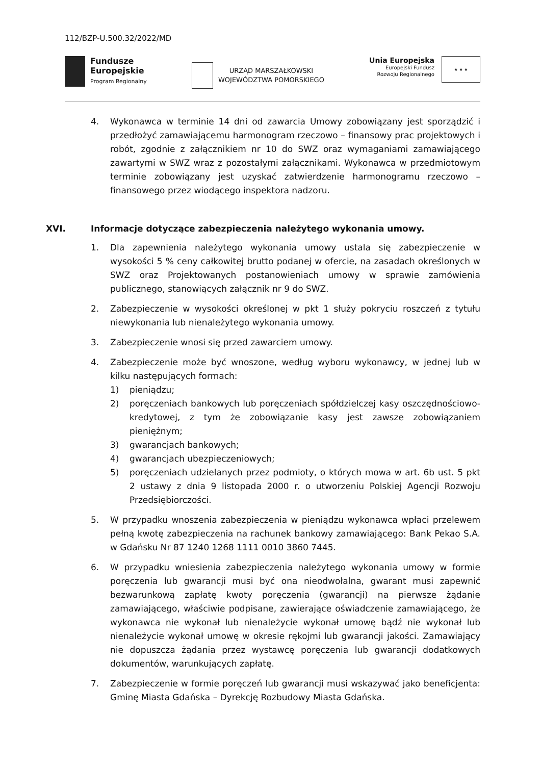112/BZP-U.500.32/2022/MD
Fundusze
Europejskie
Program Regionalny
URZĄD MARSZAŁKOWSKI
WOJEWÓDZTWA POMORSKIEGO
Unia Europejska
Europejski Fundusz
Rozwoju Regionalnego
★ ★ ★
4. Wykonawca w terminie 14 dni od zawarcia Umowy zobowiązany jest sporządzić i przedłożyć zamawiającemu harmonogram rzeczowo – finansowy prac projektowych i robót, zgodnie z załącznikiem nr 10 do SWZ oraz wymaganiami zamawiającego zawartymi w SWZ wraz z pozostałymi załącznikami. Wykonawca w przedmiotowym terminie zobowiązany jest uzyskać zatwierdzenie harmonogramu rzeczowo – finansowego przez wiodącego inspektora nadzoru.
XVI. Informacje dotyczące zabezpieczenia należytego wykonania umowy.
1. Dla zapewnienia należytego wykonania umowy ustala się zabezpieczenie w wysokości 5 % ceny całkowitej brutto podanej w ofercie, na zasadach określonych w SWZ oraz Projektowanych postanowieniach umowy w sprawie zamówienia publicznego, stanowiących załącznik nr 9 do SWZ.
2. Zabezpieczenie w wysokości określonej w pkt 1 służy pokryciu roszczeń z tytułu niewykonania lub nienależytego wykonania umowy.
3. Zabezpieczenie wnosi się przed zawarciem umowy.
4. Zabezpieczenie może być wnoszone, według wyboru wykonawcy, w jednej lub w kilku następujących formach:
1) pieniądzu;
2) poręczeniach bankowych lub poręczeniach spółdzielczej kasy oszczędnościowo-kredytowej, z tym że zobowiązanie kasy jest zawsze zobowiązaniem pieniężnym;
3) gwarancjach bankowych;
4) gwarancjach ubezpieczeniowych;
5) poręczeniach udzielanych przez podmioty, o których mowa w art. 6b ust. 5 pkt 2 ustawy z dnia 9 listopada 2000 r. o utworzeniu Polskiej Agencji Rozwoju Przedsiębiorczości.
5. W przypadku wnoszenia zabezpieczenia w pieniądzu wykonawca wpłaci przelewem pełną kwotę zabezpieczenia na rachunek bankowy zamawiającego: Bank Pekao S.A. w Gdańsku Nr 87 1240 1268 1111 0010 3860 7445.
6. W przypadku wniesienia zabezpieczenia należytego wykonania umowy w formie poręczenia lub gwarancji musi być ona nieodwołalna, gwarant musi zapewnić bezwarunkową zapłatę kwoty poręczenia (gwarancji) na pierwsze żądanie zamawiającego, właściwie podpisane, zawierające oświadczenie zamawiającego, że wykonawca nie wykonał lub nienależycie wykonał umowę bądź nie wykonał lub nienależycie wykonał umowę w okresie rękojmi lub gwarancji jakości. Zamawiający nie dopuszcza żądania przez wystawcę poręczenia lub gwarancji dodatkowych dokumentów, warunkujących zapłatę.
7. Zabezpieczenie w formie poręczeń lub gwarancji musi wskazywać jako beneficjenta: Gminę Miasta Gdańska – Dyrekcję Rozbudowy Miasta Gdańska.